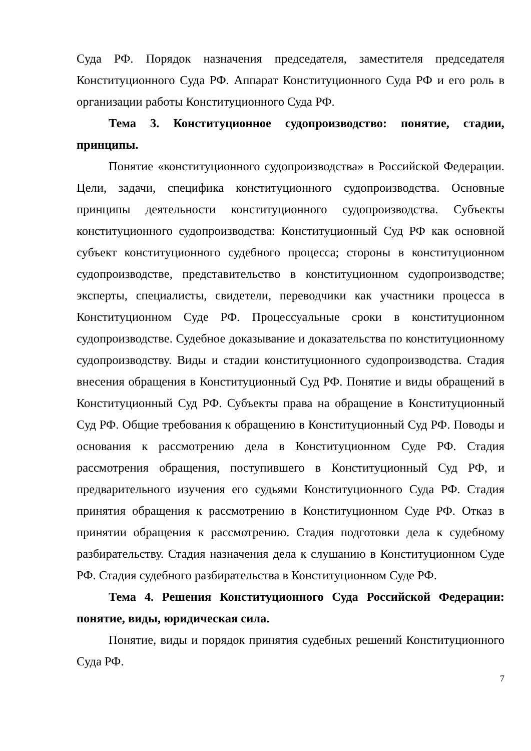Суда РФ. Порядок назначения председателя, заместителя председателя Конституционного Суда РФ. Аппарат Конституционного Суда РФ и его роль в организации работы Конституционного Суда РФ.
Тема 3. Конституционное судопроизводство: понятие, стадии, принципы.
Понятие «конституционного судопроизводства» в Российской Федерации. Цели, задачи, специфика конституционного судопроизводства. Основные принципы деятельности конституционного судопроизводства. Субъекты конституционного судопроизводства: Конституционный Суд РФ как основной субъект конституционного судебного процесса; стороны в конституционном судопроизводстве, представительство в конституционном судопроизводстве; эксперты, специалисты, свидетели, переводчики как участники процесса в Конституционном Суде РФ. Процессуальные сроки в конституционном судопроизводстве. Судебное доказывание и доказательства по конституционному судопроизводству. Виды и стадии конституционного судопроизводства. Стадия внесения обращения в Конституционный Суд РФ. Понятие и виды обращений в Конституционный Суд РФ. Субъекты права на обращение в Конституционный Суд РФ. Общие требования к обращению в Конституционный Суд РФ. Поводы и основания к рассмотрению дела в Конституционном Суде РФ. Стадия рассмотрения обращения, поступившего в Конституционный Суд РФ, и предварительного изучения его судьями Конституционного Суда РФ. Стадия принятия обращения к рассмотрению в Конституционном Суде РФ. Отказ в принятии обращения к рассмотрению. Стадия подготовки дела к судебному разбирательству. Стадия назначения дела к слушанию в Конституционном Суде РФ. Стадия судебного разбирательства в Конституционном Суде РФ.
Тема 4. Решения Конституционного Суда Российской Федерации: понятие, виды, юридическая сила.
Понятие, виды и порядок принятия судебных решений Конституционного Суда РФ.
7